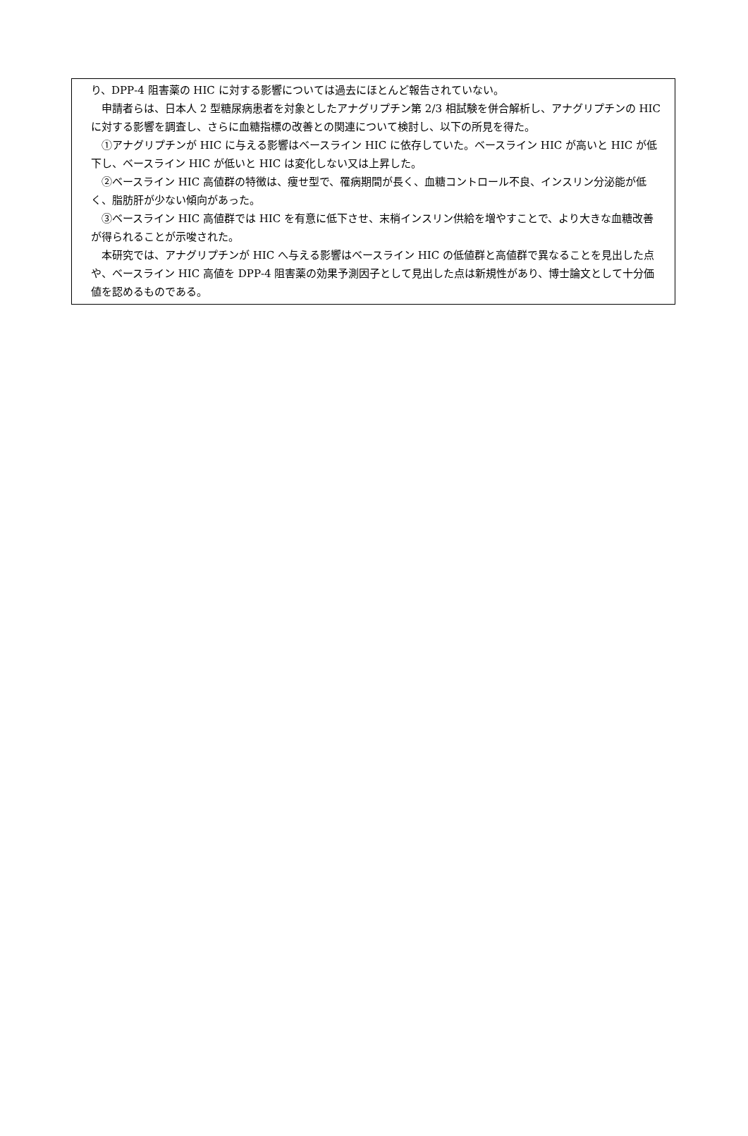り、DPP‐4 阻害薬の HIC に対する影響については過去にほとんど報告されていない。
申請者らは、日本人 2 型糖尿病患者を対象としたアナグリプチン第 2/3 相試験を併合解析し、アナグリプチンの HIC に対する影響を調査し、さらに血糖指標の改善との関連について検討し、以下の所見を得た。
①アナグリプチンが HIC に与える影響はベースライン HIC に依存していた。ベースライン HIC が高いと HIC が低下し、ベースライン HIC が低いと HIC は変化しない又は上昇した。
②ベースライン HIC 高値群の特徴は、痩せ型で、罹病期間が長く、血糖コントロール不良、インスリン分泌能が低く、脂肪肝が少ない傾向があった。
③ベースライン HIC 高値群では HIC を有意に低下させ、末梢インスリン供給を増やすことで、より大きな血糖改善が得られることが示唆された。
本研究では、アナグリプチンが HIC へ与える影響はベースライン HIC の低値群と高値群で異なることを見出した点や、ベースライン HIC 高値を DPP‐4 阻害薬の効果予測因子として見出した点は新規性があり、博士論文として十分価値を認めるものである。